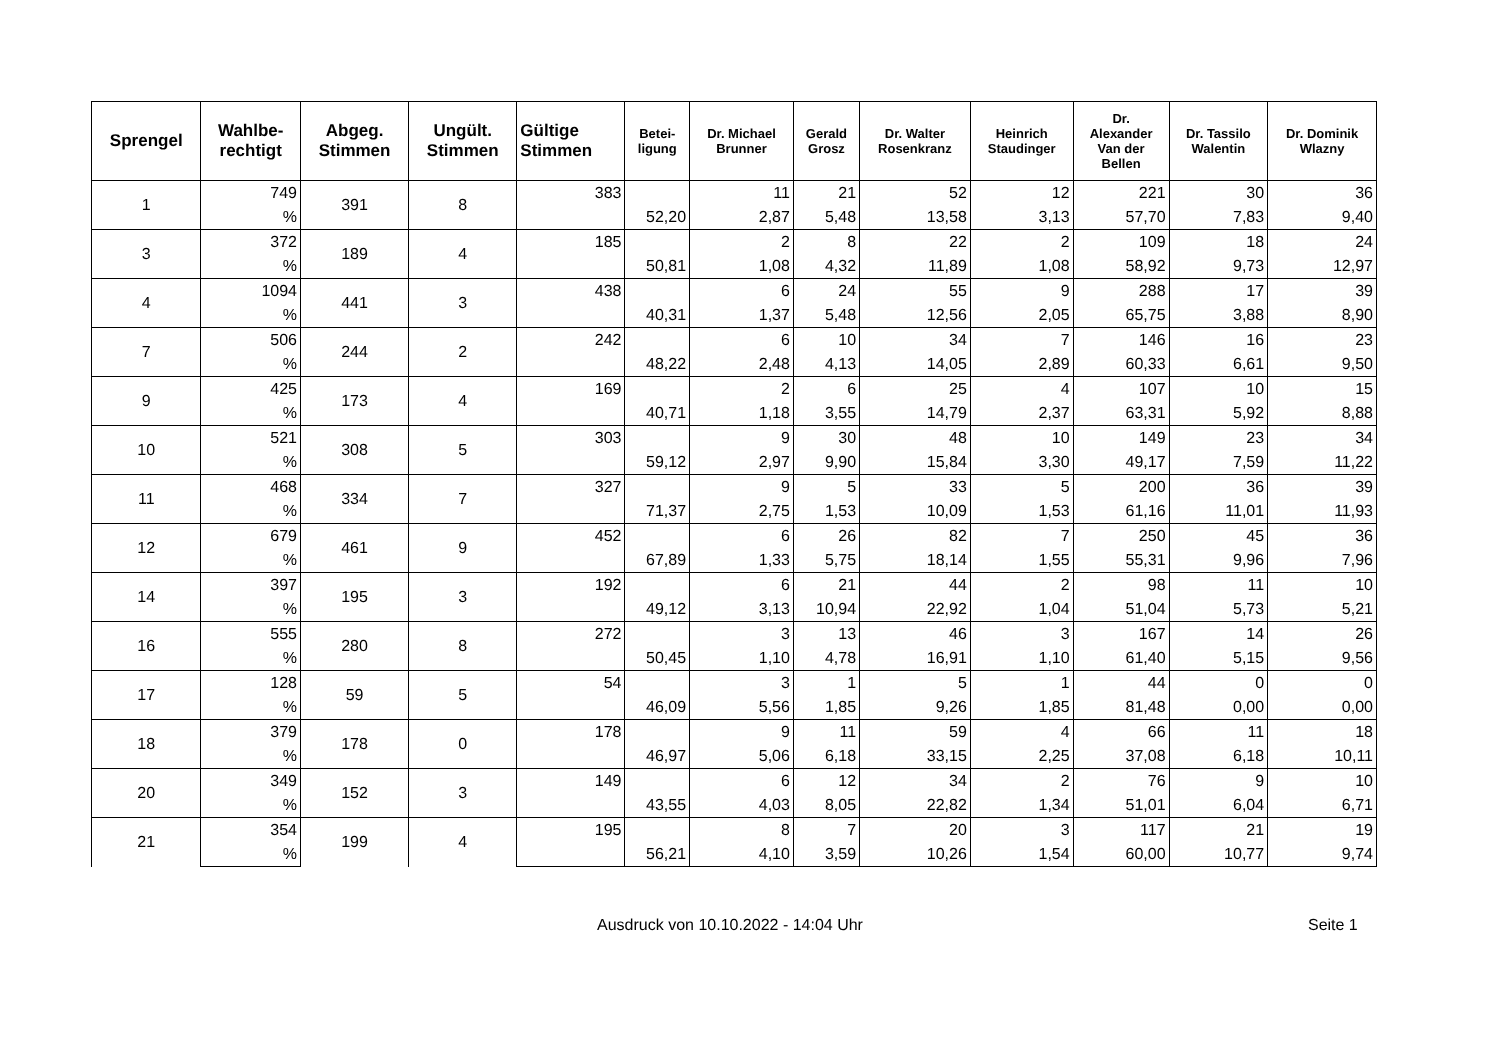| Sprengel | Wahlbe- rechtigt | Abgeg. Stimmen | Ungült. Stimmen | Gültige Stimmen | Betei- ligung | Dr. Michael Brunner | Gerald Grosz | Dr. Walter Rosenkranz | Heinrich Staudinger | Dr. Alexander Van der Bellen | Dr. Tassilo Walentin | Dr. Dominik Wlazny |
| --- | --- | --- | --- | --- | --- | --- | --- | --- | --- | --- | --- | --- |
| 1 | 749 | 391 | 8 | 383 | | 11 | 21 | 52 | 12 | 221 | 30 | 36 |
| | % | | | | 52,20 | 2,87 | 5,48 | 13,58 | 3,13 | 57,70 | 7,83 | 9,40 |
| 3 | 372 | 189 | 4 | 185 | | 2 | 8 | 22 | 2 | 109 | 18 | 24 |
| | % | | | | 50,81 | 1,08 | 4,32 | 11,89 | 1,08 | 58,92 | 9,73 | 12,97 |
| 4 | 1094 | 441 | 3 | 438 | | 6 | 24 | 55 | 9 | 288 | 17 | 39 |
| | % | | | | 40,31 | 1,37 | 5,48 | 12,56 | 2,05 | 65,75 | 3,88 | 8,90 |
| 7 | 506 | 244 | 2 | 242 | | 6 | 10 | 34 | 7 | 146 | 16 | 23 |
| | % | | | | 48,22 | 2,48 | 4,13 | 14,05 | 2,89 | 60,33 | 6,61 | 9,50 |
| 9 | 425 | 173 | 4 | 169 | | 2 | 6 | 25 | 4 | 107 | 10 | 15 |
| | % | | | | 40,71 | 1,18 | 3,55 | 14,79 | 2,37 | 63,31 | 5,92 | 8,88 |
| 10 | 521 | 308 | 5 | 303 | | 9 | 30 | 48 | 10 | 149 | 23 | 34 |
| | % | | | | 59,12 | 2,97 | 9,90 | 15,84 | 3,30 | 49,17 | 7,59 | 11,22 |
| 11 | 468 | 334 | 7 | 327 | | 9 | 5 | 33 | 5 | 200 | 36 | 39 |
| | % | | | | 71,37 | 2,75 | 1,53 | 10,09 | 1,53 | 61,16 | 11,01 | 11,93 |
| 12 | 679 | 461 | 9 | 452 | | 6 | 26 | 82 | 7 | 250 | 45 | 36 |
| | % | | | | 67,89 | 1,33 | 5,75 | 18,14 | 1,55 | 55,31 | 9,96 | 7,96 |
| 14 | 397 | 195 | 3 | 192 | | 6 | 21 | 44 | 2 | 98 | 11 | 10 |
| | % | | | | 49,12 | 3,13 | 10,94 | 22,92 | 1,04 | 51,04 | 5,73 | 5,21 |
| 16 | 555 | 280 | 8 | 272 | | 3 | 13 | 46 | 3 | 167 | 14 | 26 |
| | % | | | | 50,45 | 1,10 | 4,78 | 16,91 | 1,10 | 61,40 | 5,15 | 9,56 |
| 17 | 128 | 59 | 5 | 54 | | 3 | 1 | 5 | 1 | 44 | 0 | 0 |
| | % | | | | 46,09 | 5,56 | 1,85 | 9,26 | 1,85 | 81,48 | 0,00 | 0,00 |
| 18 | 379 | 178 | 0 | 178 | | 9 | 11 | 59 | 4 | 66 | 11 | 18 |
| | % | | | | 46,97 | 5,06 | 6,18 | 33,15 | 2,25 | 37,08 | 6,18 | 10,11 |
| 20 | 349 | 152 | 3 | 149 | | 6 | 12 | 34 | 2 | 76 | 9 | 10 |
| | % | | | | 43,55 | 4,03 | 8,05 | 22,82 | 1,34 | 51,01 | 6,04 | 6,71 |
| 21 | 354 | 199 | 4 | 195 | | 8 | 7 | 20 | 3 | 117 | 21 | 19 |
| | % | | | | 56,21 | 4,10 | 3,59 | 10,26 | 1,54 | 60,00 | 10,77 | 9,74 |
Ausdruck von 10.10.2022 - 14:04 Uhr Seite 1